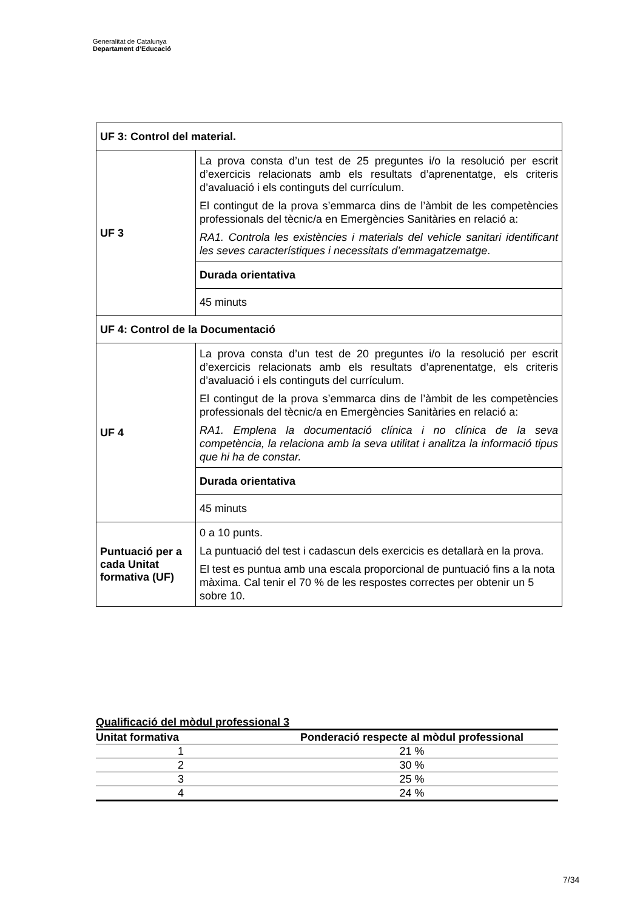Generalitat de Catalunya
Departament d’Educació
| UF 3: Control del material. | |
| UF 3 | La prova consta d’un test de 25 preguntes i/o la resolució per escrit d’exercicis relacionats amb els resultats d’aprenentatge, els criteris d’avaluació i els continguts del currículum. El contingut de la prova s’emmarca dins de l’àmbit de les competències professionals del tècnic/a en Emergències Sanitàries en relació a: RA1. Controla les existències i materials del vehicle sanitari identificant les seves característiques i necessitats d’emmagatzematge . |
| | Durada orientativa |
| | 45 minuts |
| UF 4: Control de la Documentació | |
| UF 4 | La prova consta d’un test de 20 preguntes i/o la resolució per escrit d’exercicis relacionats amb els resultats d’aprenentatge, els criteris d’avaluació i els continguts del currículum. El contingut de la prova s’emmarca dins de l’àmbit de les competències professionals del tècnic/a en Emergències Sanitàries en relació a: RA1. Emplena la documentació clínica i no clínica de la seva competència, la relaciona amb la seva utilitat i analitza la informació tipus que hi ha de constar. |
| | Durada orientativa |
| | 45 minuts |
| Puntuació per a cada Unitat formativa (UF) | 0 a 10 punts. La puntuació del test i cadascun dels exercicis es detallarà en la prova. El test es puntua amb una escala proporcional de puntuació fins a la nota màxima. Cal tenir el 70 % de les respostes correctes per obtenir un 5 sobre 10. |
Qualificació del mòdul professional 3
| Unitat formativa | Ponderació respecte al mòdul professional |
| --- | --- |
| 1 | 21 % |
| 2 | 30 % |
| 3 | 25 % |
| 4 | 24 % |
7/34